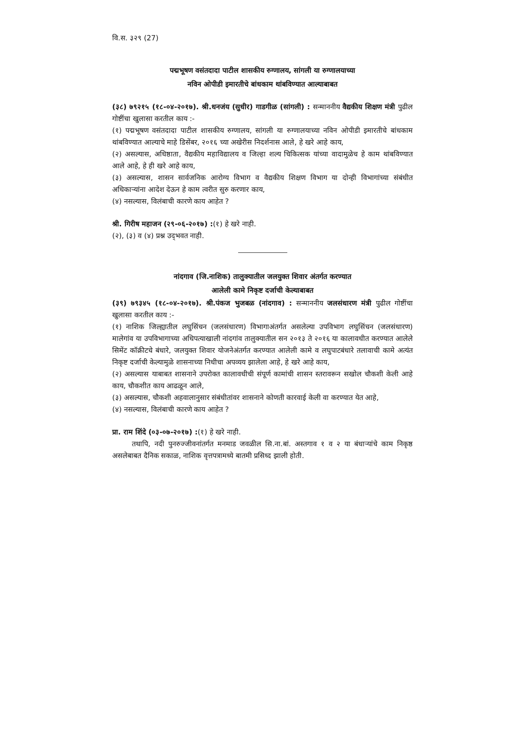वि.स. ३२९ (27)
पद्मभूषण वसंतदादा पाटील शासकीय रुग्णालय, सांगली या रुग्णालयाच्या
नविन ओपीडी इमारतीचे बांधकाम थांबविण्यात आल्याबाबत
(३८) ७९२१५ (१८-०४-२०१७). श्री.धनजंय (सुधीर) गाडगीळ (सांगली) : सन्माननीय वैद्यकीय शिक्षण मंत्री पुढील गोष्टींचा खुलासा करतील काय :-
(१) पद्मभूषण वसंतदादा पाटील शासकीय रुग्णालय, सांगली या रुग्णालयाच्या नविन ओपीडी इमारतीचे बांधकाम थांबविण्यात आल्याचे माहे डिसेंबर, २०१६ च्या अखेरीस निदर्शनास आले, हे खरे आहे काय,
(२) असल्यास, अधिष्ठाता, वैद्यकीय महाविद्यालय व जिल्हा शल्य चिकित्सक यांच्या वादामुळेच हे काम थांबविण्यात आले आहे, हे ही खरे आहे काय,
(३) असल्यास, शासन सार्वजनिक आरोग्य विभाग व वैद्यकीय शिक्षण विभाग या दोन्ही विभागांच्या संबंधीत अधिकाऱ्यांना आदेश देऊन हे काम त्वरीत सुरु करणार काय,
(४) नसल्यास, विलंबाची कारणे काय आहेत ?
श्री. गिरीष महाजन (२९-०६-२०१७) :(१) हे खरे नाही.
(२), (३) व (४) प्रश्न उद्‌भवत नाही.
नांदगाव (जि.नाशिक) तालुक्यातील जलयुक्त शिवार अंतर्गत करण्यात
आलेली कामे निकृष्ट दर्जाची केल्याबाबत
(३९) ७९३४५ (१८-०४-२०१७). श्री.पंकज भुजबळ (नांदगाव) : सन्माननीय जलसंधारण मंत्री पुढील गोष्टींचा खुलासा करतील काय :-
(१) नाशिक जिल्ह्यातील लघुसिंचन (जलसंधारण) विभागाअंतर्गत असलेल्या उपविभाग लघुसिंचन (जलसंधारण) मालेगांव या उपविभागाच्या अधिपत्याखाली नांदगांव तालुक्यातील सन २०१३ ते २०१६ या कालावधीत करण्यात आलेले सिमेंट कॉक्रीटचे बंधारे, जलयुक्त शिवार योजनेअंतर्गत करण्यात आलेली कामे व लघुपाटबंधारे तलावाची कामे अत्यंत निकृष्ट दर्जाची केल्यामुळे शासनाच्या निधीचा अपव्यय झालेला आहे, हे खरे आहे काय,
(२) असल्यास याबाबत शासनाने उपरोक्त कालावधीची संपूर्ण कामांची शासन स्तरावरून सखोल चौकशी केली आहे काय, चौकशीत काय आढळून आले,
(३) असल्यास, चौकशी अहवालानुसार संबंधीतांवर शासनाने कोणती कारवाई केली वा करण्यात येत आहे,
(४) नसल्यास, विलंबाची कारणे काय आहेत ?
प्रा. राम शिंदे (०३-०७-२०१७) :(१) हे खरे नाही.
तथापि, नदी पुनरुज्जीवनांतर्गत मनमाड जवळील सि.ना.बां. अस्तगाव १ व २ या बंधाऱ्यांचे काम निकृष्ठ असलेबाबत दैनिक सकाळ, नाशिक वृत्तपत्रामध्ये बातमी प्रसिध्द झाली होती.